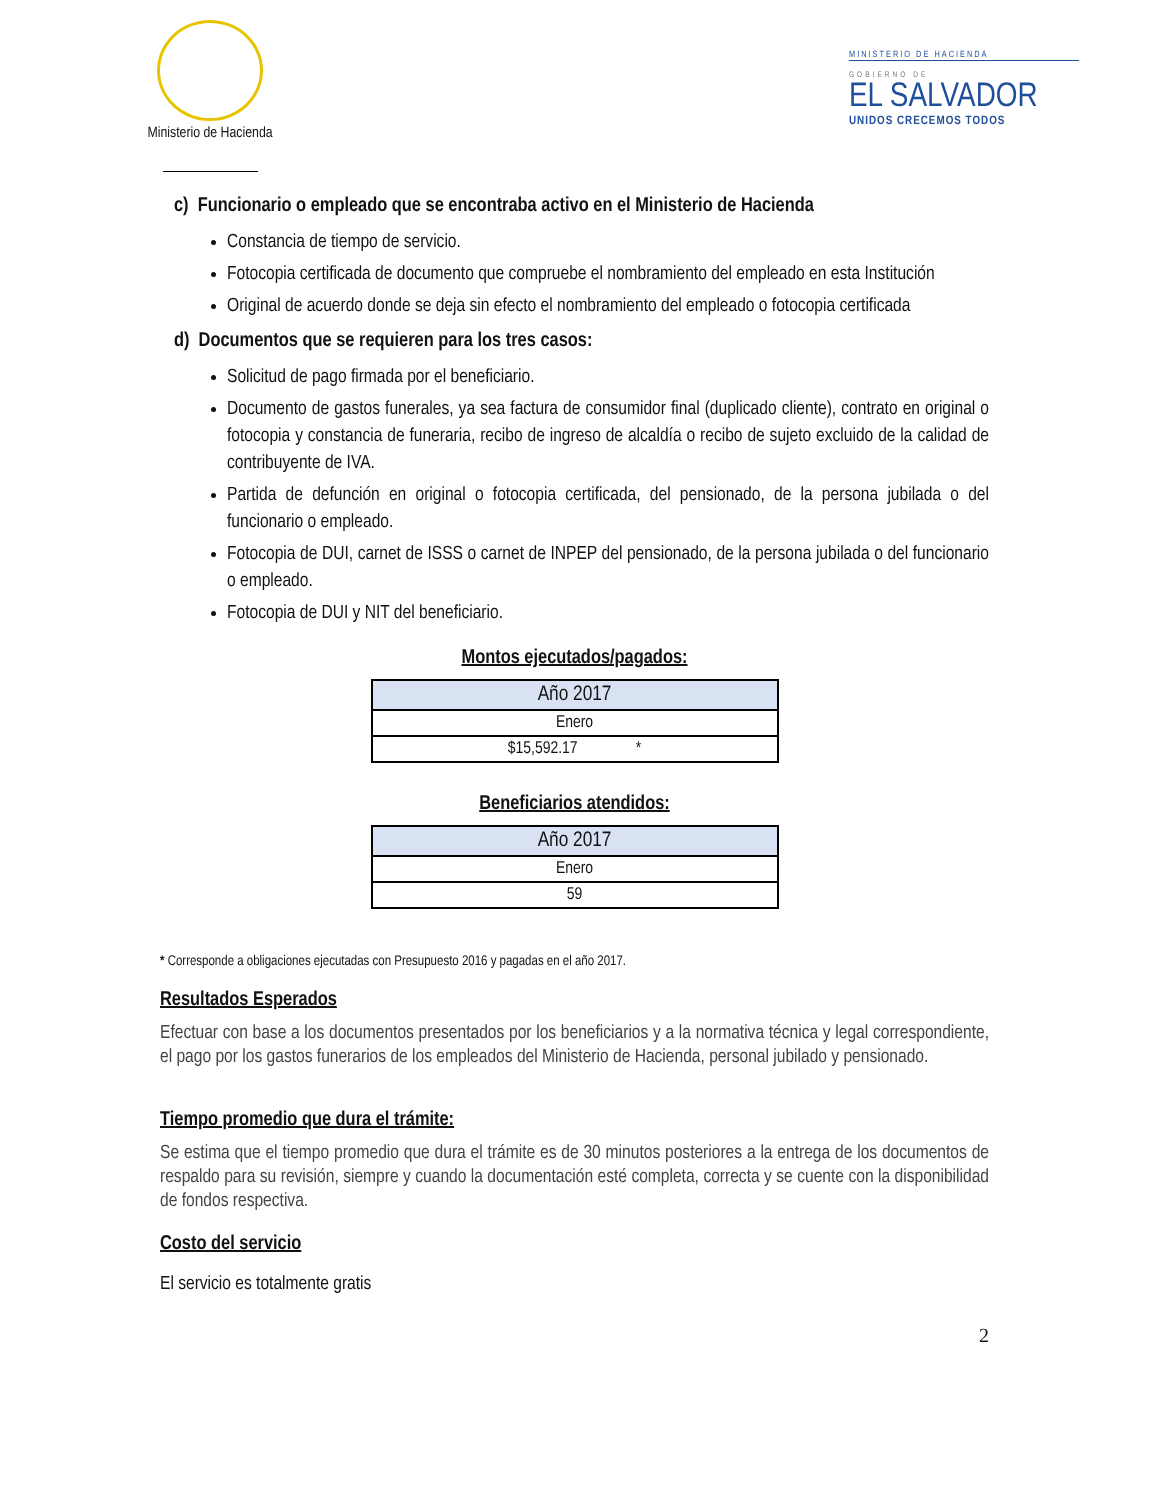Ministerio de Hacienda
MINISTERIO DE HACIENDA
GOBIERNO DE
EL SALVADOR
UNIDOS CRECEMOS TODOS
c) Funcionario o empleado que se encontraba activo en el Ministerio de Hacienda
Constancia de tiempo de servicio.
Fotocopia certificada de documento que compruebe el nombramiento del empleado en esta Institución
Original de acuerdo donde se deja sin efecto el nombramiento del empleado o fotocopia certificada
d) Documentos que se requieren para los tres casos:
Solicitud de pago firmada por el beneficiario.
Documento de gastos funerales, ya sea factura de consumidor final (duplicado cliente), contrato en original o fotocopia y constancia de funeraria, recibo de ingreso de alcaldía o recibo de sujeto excluido de la calidad de contribuyente de IVA.
Partida de defunción en original o fotocopia certificada, del pensionado, de la persona jubilada o del funcionario o empleado.
Fotocopia de DUI, carnet de ISSS o carnet de INPEP del pensionado, de la persona jubilada o del funcionario o empleado.
Fotocopia de DUI y NIT del beneficiario.
Montos ejecutados/pagados:
| Año 2017 |
| --- |
| Enero |
| $15,592.17 * |
Beneficiarios atendidos:
| Año 2017 |
| --- |
| Enero |
| 59 |
* Corresponde a obligaciones ejecutadas con Presupuesto 2016 y pagadas en el año 2017.
Resultados Esperados
Efectuar con base a los documentos presentados por los beneficiarios y a la normativa técnica y legal correspondiente, el pago por los gastos funerarios de los empleados del Ministerio de Hacienda, personal jubilado y pensionado.
Tiempo promedio que dura el trámite:
Se estima que el tiempo promedio que dura el trámite es de 30 minutos posteriores a la entrega de los documentos de respaldo para su revisión, siempre y cuando la documentación esté completa, correcta y se cuente con la disponibilidad de fondos respectiva.
Costo del servicio
El servicio es totalmente gratis
2